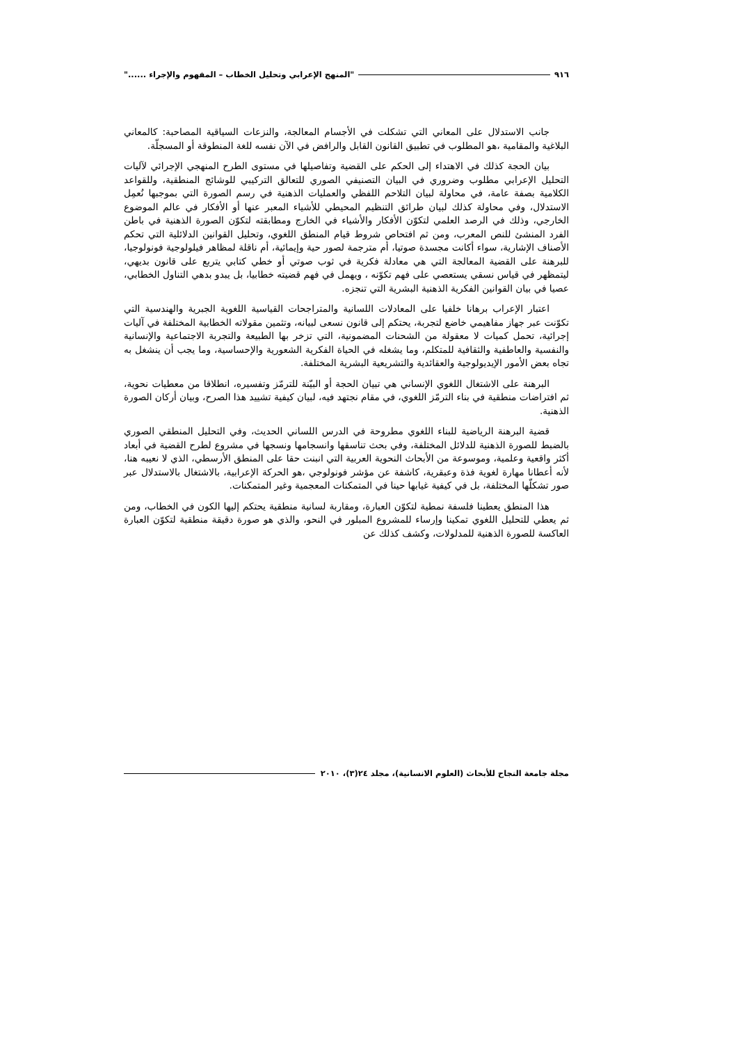٩١٦ "المنهج الإعرابي وتحليل الخطاب – المفهوم والإجراء ......"
جانب الاستدلال على المعاني التي تشكلت في الأجسام المعالجة، والنزعات السياقية المصاحبة: كالمعاني البلاغية والمقامية ،هو المطلوب في تطبيق القانون القابل والرافض في الآن نفسه للغة المنطوقة أو المسجلّة.
بيان الحجة كذلك في الاهتداء إلى الحكم على القضية وتفاصيلها في مستوى الطرح المنهجي الإجرائي لآليات التحليل الإعرابي مطلوب وضروري في البيان التصنيفي الصوري للتعالق التركيبي للوشائج المنطقية، وللقواعد الكلامية بصفة عامة، في محاولة لبيان التلاحم اللفظي والعمليات الذهنية في رسم الصورة التي بموجبها نُعمِل الاستدلال، وفي محاولة كذلك لبيان طرائق التنظيم المحيطي للأشياء المعبر عنها أو الأفكار في عالم الموضوع الخارجي، وذلك في الرصد العلمي لتكوّن الأفكار والأشياء في الخارج ومطابقته لتكوّن الصورة الذهنية في باطن الفرد المنشئ للنص المعرب، ومن ثم افتحاص شروط قيام المنطق اللغوي، وتحليل القوانين الدلائلية التي تحكم الأصناف الإشارية، سواء أكانت مجسدة صوتيا، أم مترجمة لصور حية وإيمائية، أم ناقلة لمظاهر فيلولوجية فونولوجيا، للبرهنة على القضية المعالجة التي هي معادلة فكرية في ثوب صوتي أو خطي كتابي يتربع على قانون بديهي، ليتمظهر في قياس نسقي يستعصي على فهم تكوّنه ، ويهمل في فهم قضيته خطابيا، بل يبدو بدهي التناول الخطابي، عصيا في بيان القوانين الفكرية الذهنية البشرية التي تنجزه.
اعتبار الإعراب برهانا خلفيا على المعادلات اللسانية والمتراجحات القياسية اللغوية الجبرية والهندسية التي تكوّنت عبر جهاز مفاهيمي خاضع لتجربة، يحتكم إلى قانون نسعى لبيانه، وتثمين مقولاته الخطابية المختلفة في آليات إجرائية، تحمل كميات لا معقولة من الشحنات المضمونية، التي تزخر بها الطبيعة والتجربة الاجتماعية والإنسانية والنفسية والعاطفية والثقافية للمتكلم، وما يشغله في الحياة الفكرية الشعورية والإحساسية، وما يجب أن ينشغل به تجاه بعض الأمور الإيديولوجية والعقائدية والتشريعية البشرية المختلفة.
البرهنة على الاشتغال اللغوي الإنساني هي تبيان الحجة أو البيّنة للترمّز وتفسيره، انطلاقا من معطيات نحوية، ثم افتراضات منطقية في بناء الترمّز اللغوي، في مقام نجتهد فيه، لبيان كيفية تشييد هذا الصرح، وبيان أركان الصورة الذهنية.
قضية البرهنة الرياضية للبناء اللغوي مطروحة في الدرس اللساني الحديث، وفي التحليل المنطقي الصوري بالضبط للصورة الذهنية للدلائل المختلفة، وفي بحث تناسقها وانسجامها ونسجها في مشروع لطرح القضية في أبعاد أكثر واقعية وعلمية، وموسوعة من الأبحاث النحوية العربية التي انبنت حقا على المنطق الأرسطي، الذي لا نعيبه هنا، لأنه أعطانا مهارة لغوية فذة وعبقرية، كاشفة عن مؤشر فونولوجي ،هو الحركة الإعرابية، بالاشتغال بالاستدلال عبر صور تشكلّها المختلفة، بل في كيفية غيابها حينا في المتمكنات المعجمية وغير المتمكنات.
هذا المنطق يعطينا فلسفة نمطية لتكوّن العبارة، ومقاربة لسانية منطقية يحتكم إليها الكون في الخطاب، ومن ثم يعطي للتحليل اللغوي تمكينا وإرساء للمشروع المبلور في النحو، والذي هو صورة دقيقة منطقية لتكوّن العبارة العاكسة للصورة الذهنية للمدلولات، وكشف كذلك عن
مجلة جامعة النجاح للأبحاث (العلوم الانسانية)، مجلد ٢٤(٣)، ٢٠١٠